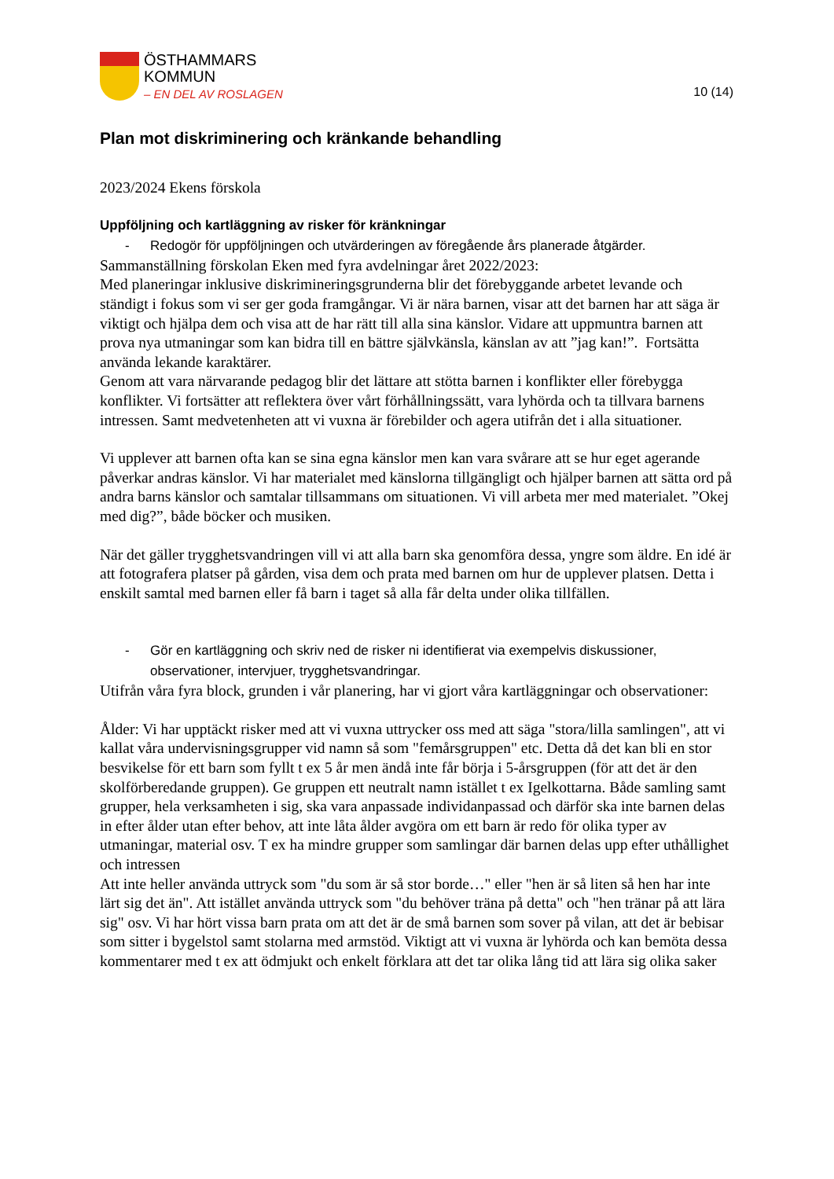ÖSTHAMMARS
KOMMUN
– EN DEL AV ROSLAGEN
10 (14)
Plan mot diskriminering och kränkande behandling
2023/2024 Ekens förskola
Uppföljning och kartläggning av risker för kränkningar
- Redogör för uppföljningen och utvärderingen av föregående års planerade åtgärder.
Sammanställning förskolan Eken med fyra avdelningar året 2022/2023:
Med planeringar inklusive diskrimineringsgrunderna blir det förebyggande arbetet levande och ständigt i fokus som vi ser ger goda framgångar. Vi är nära barnen, visar att det barnen har att säga är viktigt och hjälpa dem och visa att de har rätt till alla sina känslor. Vidare att uppmuntra barnen att prova nya utmaningar som kan bidra till en bättre självkänsla, känslan av att ”jag kan!”. Fortsätta använda lekande karaktärer.
Genom att vara närvarande pedagog blir det lättare att stötta barnen i konflikter eller förebygga konflikter. Vi fortsätter att reflektera över vårt förhållningssätt, vara lyhörda och ta tillvara barnens intressen. Samt medvetenheten att vi vuxna är förebilder och agera utifrån det i alla situationer.
Vi upplever att barnen ofta kan se sina egna känslor men kan vara svårare att se hur eget agerande påverkar andras känslor. Vi har materialet med känslorna tillgängligt och hjälper barnen att sätta ord på andra barns känslor och samtalar tillsammans om situationen. Vi vill arbeta mer med materialet. ”Okej med dig?”, både böcker och musiken.
När det gäller trygghetsvandringen vill vi att alla barn ska genomföra dessa, yngre som äldre. En idé är att fotografera platser på gården, visa dem och prata med barnen om hur de upplever platsen. Detta i enskilt samtal med barnen eller få barn i taget så alla får delta under olika tillfällen.
- Gör en kartläggning och skriv ned de risker ni identifierat via exempelvis diskussioner, observationer, intervjuer, trygghetsvandringar.
Utifrån våra fyra block, grunden i vår planering, har vi gjort våra kartläggningar och observationer:
Ålder: Vi har upptäckt risker med att vi vuxna uttrycker oss med att säga "stora/lilla samlingen", att vi kallat våra undervisningsgrupper vid namn så som "femårsgruppen" etc. Detta då det kan bli en stor besvikelse för ett barn som fyllt t ex 5 år men ändå inte får börja i 5-årsgruppen (för att det är den skolförberedande gruppen). Ge gruppen ett neutralt namn istället t ex Igelkottarna. Både samling samt grupper, hela verksamheten i sig, ska vara anpassade individanpassad och därför ska inte barnen delas in efter ålder utan efter behov, att inte låta ålder avgöra om ett barn är redo för olika typer av utmaningar, material osv. T ex ha mindre grupper som samlingar där barnen delas upp efter uthållighet och intressen
Att inte heller använda uttryck som "du som är så stor borde…" eller "hen är så liten så hen har inte lärt sig det än". Att istället använda uttryck som "du behöver träna på detta" och "hen tränar på att lära sig" osv. Vi har hört vissa barn prata om att det är de små barnen som sover på vilan, att det är bebisar som sitter i bygelstol samt stolarna med armstöd. Viktigt att vi vuxna är lyhörda och kan bemöta dessa kommentarer med t ex att ödmjukt och enkelt förklara att det tar olika lång tid att lära sig olika saker